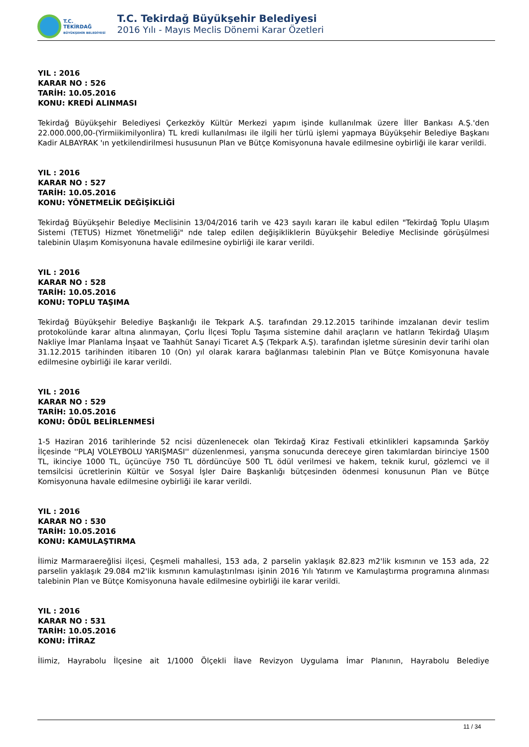T.C.
TEKİRDAĞ
BÜYÜKŞEHİR BELEDİYESİ
T.C. Tekirdağ Büyükşehir Belediyesi
2016 Yılı - Mayıs Meclis Dönemi Karar Özetleri
YIL : 2016
KARAR NO : 526
TARİH: 10.05.2016
KONU: KREDİ ALINMASI
Tekirdağ Büyükşehir Belediyesi Çerkezköy Kültür Merkezi yapım işinde kullanılmak üzere İller Bankası A.Ş.'den 22.000.000,00-(Yirmiikimilyonlira) TL kredi kullanılması ile ilgili her türlü işlemi yapmaya Büyükşehir Belediye Başkanı Kadir ALBAYRAK 'ın yetkilendirilmesi hususunun Plan ve Bütçe Komisyonuna havale edilmesine oybirliği ile karar verildi.
YIL : 2016
KARAR NO : 527
TARİH: 10.05.2016
KONU: YÖNETMELİK DEĞİŞİKLİĞİ
Tekirdağ Büyükşehir Belediye Meclisinin 13/04/2016 tarih ve 423 sayılı kararı ile kabul edilen "Tekirdağ Toplu Ulaşım Sistemi (TETUS) Hizmet Yönetmeliği" nde talep edilen değişikliklerin Büyükşehir Belediye Meclisinde görüşülmesi talebinin Ulaşım Komisyonuna havale edilmesine oybirliği ile karar verildi.
YIL : 2016
KARAR NO : 528
TARİH: 10.05.2016
KONU: TOPLU TAŞIMA
Tekirdağ Büyükşehir Belediye Başkanlığı ile Tekpark A.Ş. tarafından 29.12.2015 tarihinde imzalanan devir teslim protokolünde karar altına alınmayan, Çorlu İlçesi Toplu Taşıma sistemine dahil araçların ve hatların Tekirdağ Ulaşım Nakliye İmar Planlama İnşaat ve Taahhüt Sanayi Ticaret A.Ş (Tekpark A.Ş). tarafından işletme süresinin devir tarihi olan 31.12.2015 tarihinden itibaren 10 (On) yıl olarak karara bağlanması talebinin Plan ve Bütçe Komisyonuna havale edilmesine oybirliği ile karar verildi.
YIL : 2016
KARAR NO : 529
TARİH: 10.05.2016
KONU: ÖDÜL BELİRLENMESİ
1-5 Haziran 2016 tarihlerinde 52 ncisi düzenlenecek olan Tekirdağ Kiraz Festivali etkinlikleri kapsamında Şarköy İlçesinde ''PLAJ VOLEYBOLU YARIŞMASI'' düzenlenmesi, yarışma sonucunda dereceye giren takımlardan birinciye 1500 TL, ikinciye 1000 TL, üçüncüye 750 TL dördüncüye 500 TL ödül verilmesi ve hakem, teknik kurul, gözlemci ve il temsilcisi ücretlerinin Kültür ve Sosyal İşler Daire Başkanlığı bütçesinden ödenmesi konusunun Plan ve Bütçe Komisyonuna havale edilmesine oybirliği ile karar verildi.
YIL : 2016
KARAR NO : 530
TARİH: 10.05.2016
KONU: KAMULAŞTIRMA
İlimiz Marmaraereğlisi ilçesi, Çeşmeli mahallesi, 153 ada, 2 parselin yaklaşık 82.823 m2'lik kısmının ve 153 ada, 22 parselin yaklaşık 29.084 m2'lik kısmının kamulaştırılması işinin 2016 Yılı Yatırım ve Kamulaştırma programına alınması talebinin Plan ve Bütçe Komisyonuna havale edilmesine oybirliği ile karar verildi.
YIL : 2016
KARAR NO : 531
TARİH: 10.05.2016
KONU: İTİRAZ
İlimiz, Hayrabolu İlçesine ait 1/1000 Ölçekli İlave Revizyon Uygulama İmar Planının, Hayrabolu Belediye
11 / 34